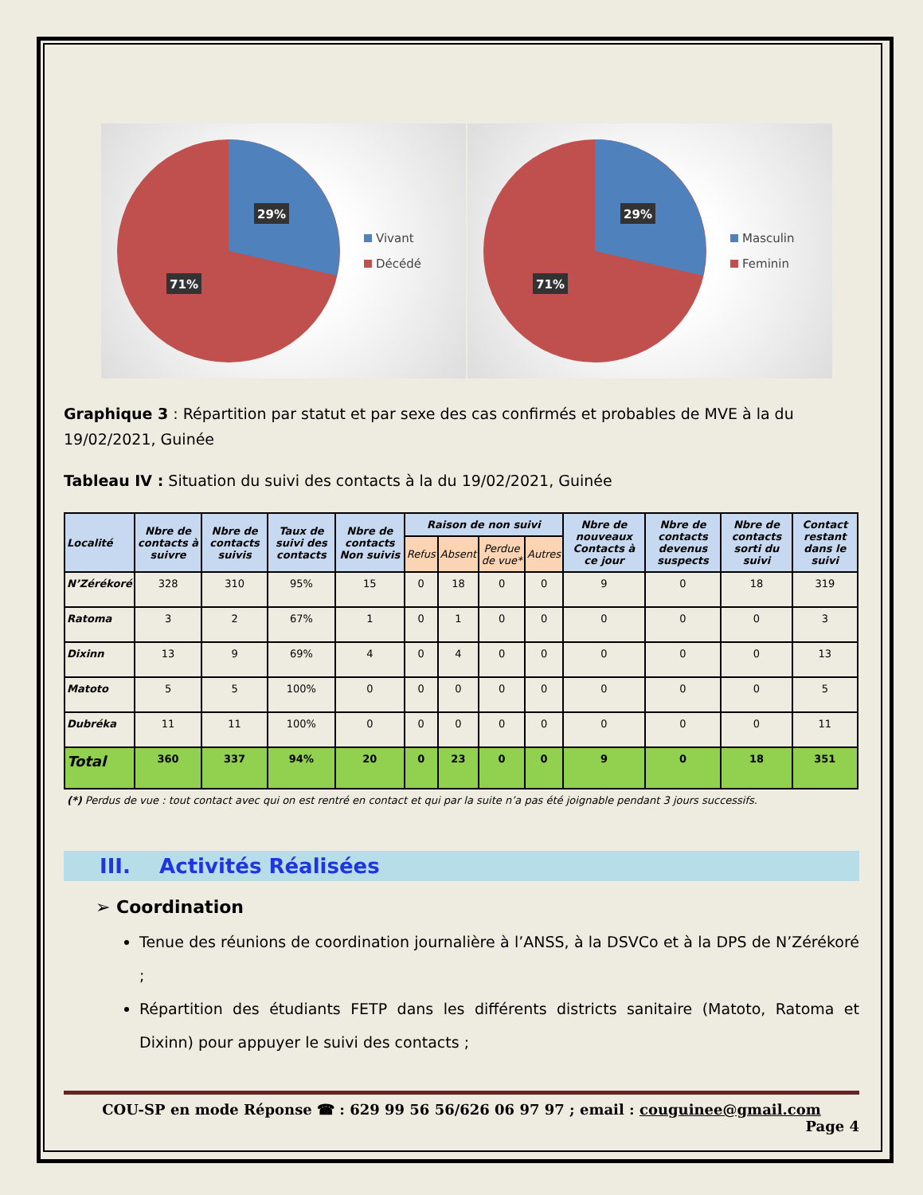29%
71%
Vivant
Décédé
29%
71%
Masculin
Feminin
Graphique 3 : Répartition par statut et par sexe des cas confirmés et probables de MVE à la du 19/02/2021, Guinée
Tableau IV : Situation du suivi des contacts à la du 19/02/2021, Guinée
| Localité | Nbre de contacts à suivre | Nbre de contacts suivis | Taux de suivi des contacts | Nbre de contacts Non suivis | Raison de non suivi | | | | Nbre de nouveaux Contacts à ce jour | Nbre de contacts devenus suspects | Nbre de contacts sorti du suivi | Contact restant dans le suivi |
| --- | --- | --- | --- | --- | --- | --- | --- | --- | --- | --- | --- | --- |
| | | | | | Refus | Absent | Perdue de vue* | Autres | | | | |
| N’Zérékoré | 328 | 310 | 95% | 15 | 0 | 18 | 0 | 0 | 9 | 0 | 18 | 319 |
| Ratoma | 3 | 2 | 67% | 1 | 0 | 1 | 0 | 0 | 0 | 0 | 0 | 3 |
| Dixinn | 13 | 9 | 69% | 4 | 0 | 4 | 0 | 0 | 0 | 0 | 0 | 13 |
| Matoto | 5 | 5 | 100% | 0 | 0 | 0 | 0 | 0 | 0 | 0 | 0 | 5 |
| Dubréka | 11 | 11 | 100% | 0 | 0 | 0 | 0 | 0 | 0 | 0 | 0 | 11 |
| Total | 360 | 337 | 94% | 20 | 0 | 23 | 0 | 0 | 9 | 0 | 18 | 351 |
(*) Perdus de vue : tout contact avec qui on est rentré en contact et qui par la suite n’a pas été joignable pendant 3 jours successifs.
III. Activités Réalisées
➢ Coordination
Tenue des réunions de coordination journalière à l’ANSS, à la DSVCo et à la DPS de N’Zérékoré ;
Répartition des étudiants FETP dans les différents districts sanitaire (Matoto, Ratoma et Dixinn) pour appuyer le suivi des contacts ;
COU-SP en mode Réponse ☎ : 629 99 56 56/626 06 97 97 ; email : couguinee@gmail.com
Page 4